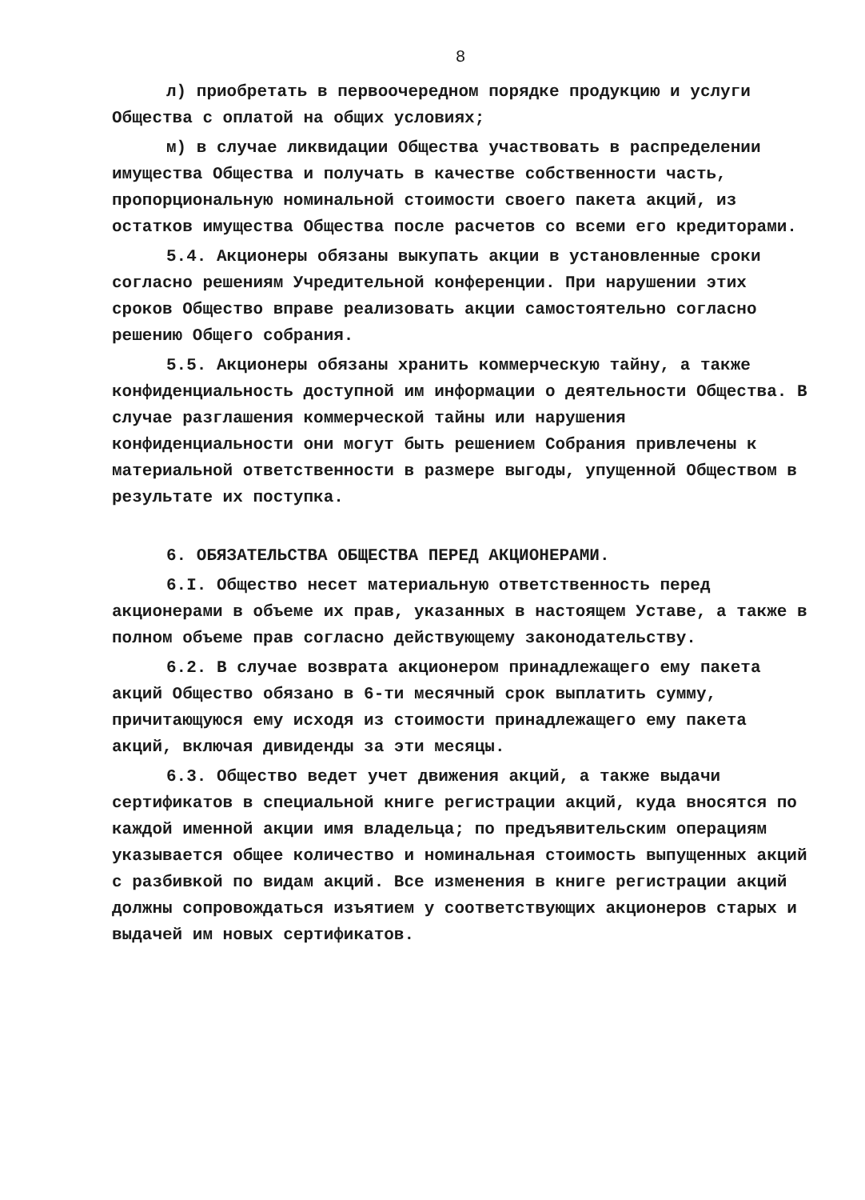8
л) приобретать в первоочередном порядке продукцию и услуги Общества с оплатой на общих условиях;
м) в случае ликвидации Общества участвовать в распределении имущества Общества и получать в качестве собственности часть, пропорциональную номинальной стоимости своего пакета акций, из остатков имущества Общества после расчетов со всеми его кредиторами.
5.4. Акционеры обязаны выкупать акции в установленные сроки согласно решениям Учредительной конференции. При нарушении этих сроков Общество вправе реализовать акции самостоятельно согласно решению Общего собрания.
5.5. Акционеры обязаны хранить коммерческую тайну, а также конфиденциальность доступной им информации о деятельности Общества. В случае разглашения коммерческой тайны или нарушения конфиденциальности они могут быть решением Собрания привлечены к материальной ответственности в размере выгоды, упущенной Обществом в результате их поступка.
6. ОБЯЗАТЕЛЬСТВА ОБЩЕСТВА ПЕРЕД АКЦИОНЕРАМИ.
6.I. Общество несет материальную ответственность перед акционерами в объеме их прав, указанных в настоящем Уставе, а также в полном объеме прав согласно действующему законодательству.
6.2. В случае возврата акционером принадлежащего ему пакета акций Общество обязано в 6-ти месячный срок выплатить сумму, причитающуюся ему исходя из стоимости принадлежащего ему пакета акций, включая дивиденды за эти месяцы.
6.3. Общество ведет учет движения акций, а также выдачи сертификатов в специальной книге регистрации акций, куда вносятся по каждой именной акции имя владельца; по предъявительским операциям указывается общее количество и номинальная стоимость выпущенных акций с разбивкой по видам акций. Все изменения в книге регистрации акций должны сопровождаться изъятием у соответствующих акционеров старых и выдачей им новых сертификатов.